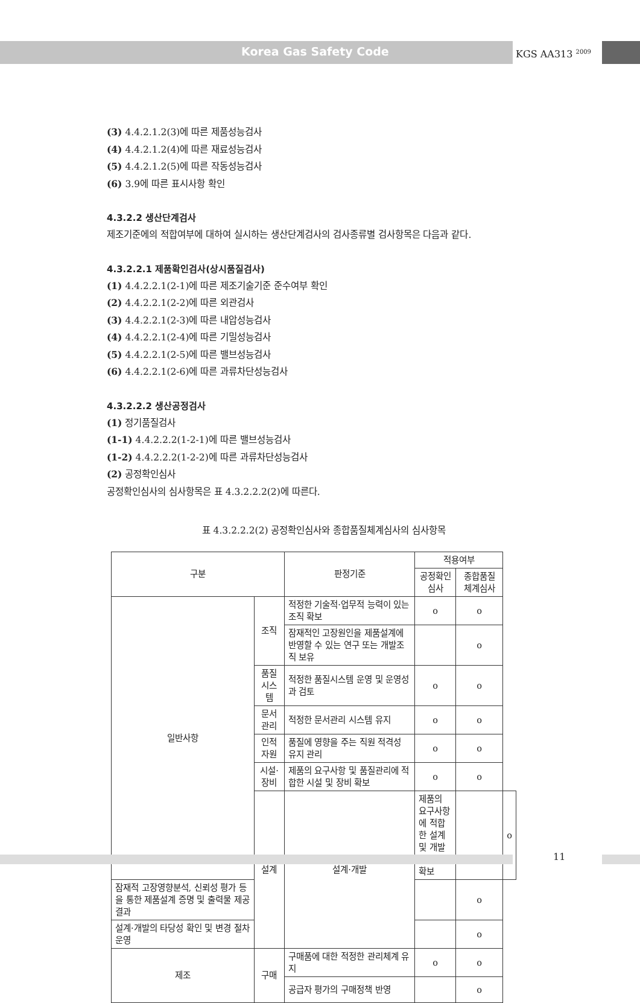Korea Gas Safety Code KGS AA313 <sup>2009</sup>
(3) 4.4.2.1.2(3)에 따른 제품성능검사
(4) 4.4.2.1.2(4)에 따른 재료성능검사
(5) 4.4.2.1.2(5)에 따른 작동성능검사
(6) 3.9에 따른 표시사항 확인
4.3.2.2 생산단계검사
제조기준에의 적합여부에 대하여 실시하는 생산단계검사의 검사종류별 검사항목은 다음과 같다.
4.3.2.2.1 제품확인검사(상시품질검사)
(1) 4.4.2.2.1(2-1)에 따른 제조기술기준 준수여부 확인
(2) 4.4.2.2.1(2-2)에 따른 외관검사
(3) 4.4.2.2.1(2-3)에 따른 내압성능검사
(4) 4.4.2.2.1(2-4)에 따른 기밀성능검사
(5) 4.4.2.2.1(2-5)에 따른 밸브성능검사
(6) 4.4.2.2.1(2-6)에 따른 과류차단성능검사
4.3.2.2.2 생산공정검사
(1) 정기품질검사
(1-1) 4.4.2.2.2(1-2-1)에 따른 밸브성능검사
(1-2) 4.4.2.2.2(1-2-2)에 따른 과류차단성능검사
(2) 공정확인심사
공정확인심사의 심사항목은 표 4.3.2.2.2(2)에 따른다.
표 4.3.2.2.2(2) 공정확인심사와 종합품질체계심사의 심사항목
| 구분 | | 판정기준 | 적용여부 | | |
| --- | --- | --- | --- | --- | --- |
| | | | 공정확인 심사 | 종합품질 체계심사 | |
| 일반사항 | 조직 | 적정한 기술적·업무적 능력이 있는 조직 확보 | o | o | |
| | | 잠재적인 고장원인을 제품설계에 반영할 수 있는 연구 또는 개발조직 보유 | | o | |
| | 품질시스템 | 적정한 품질시스템 운영 및 운영성과 검토 | o | o | |
| | 문서관리 | 적정한 문서관리 시스템 유지 | o | o | |
| | 인적자원 | 품질에 영향을 주는 직원 적격성 유지 관리 | o | o | |
| | 시설·장비 | 제품의 요구사항 및 품질관리에 적합한 시설 및 장비 확보 | o | o | |
| | 설계 | 설계·개발 | 제품의 요구사항에 적합한 설계 및 개발시스템 확보 | | o |
| 잠재적 고장영향분석, 신뢰성 평가 등을 통한 제품설계 증명 및 출력물 제공 결과 | | | | o | |
| 설계·개발의 타당성 확인 및 변경 절차 운영 | | | | o | |
| 제조 | 구매 | 구매품에 대한 적정한 관리체계 유지 | o | o | |
| | | 공급자 평가의 구매정책 반영 | | o | |
11